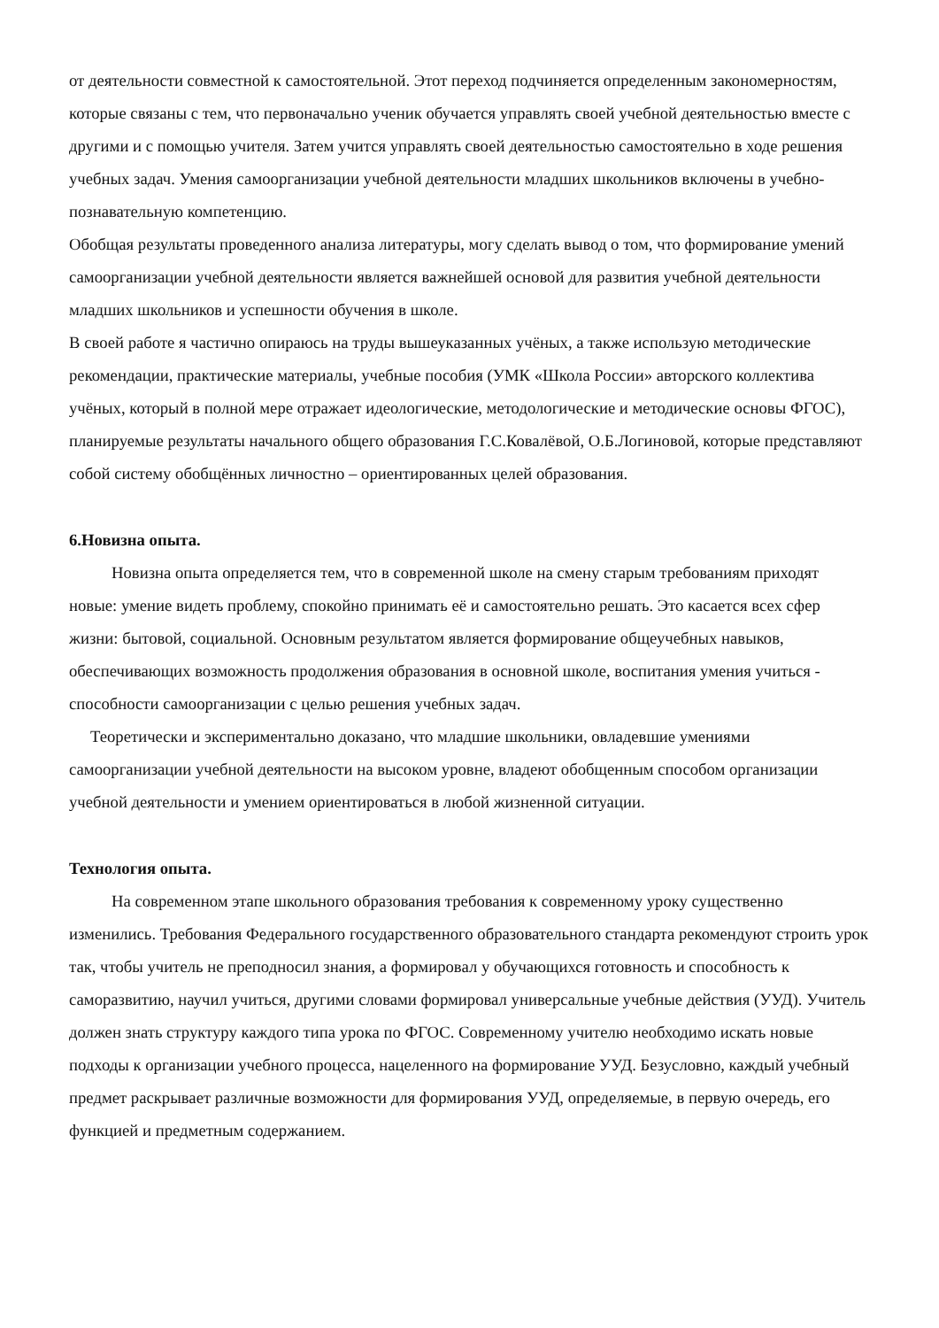от деятельности совместной к самостоятельной. Этот переход подчиняется определенным закономерностям, которые связаны с тем, что первоначально ученик обучается управлять своей учебной деятельностью вместе с другими и с помощью учителя. Затем учится управлять своей деятельностью самостоятельно в ходе решения учебных задач. Умения самоорганизации учебной деятельности младших школьников включены в учебно-познавательную компетенцию.
Обобщая результаты проведенного анализа литературы, могу сделать вывод о том, что формирование умений самоорганизации учебной деятельности является важнейшей основой для развития учебной деятельности младших школьников и успешности обучения в школе.
В своей работе я частично опираюсь на труды вышеуказанных учёных, а также использую методические рекомендации, практические материалы, учебные пособия (УМК «Школа России» авторского коллектива учёных, который в полной мере отражает идеологические, методологические и методические основы ФГОС), планируемые результаты начального общего образования Г.С.Ковалёвой, О.Б.Логиновой, которые представляют собой систему обобщённых личностно – ориентированных целей образования.
6.Новизна опыта.
Новизна опыта определяется тем, что в современной школе на смену старым требованиям приходят новые: умение видеть проблему, спокойно принимать её и самостоятельно решать. Это касается всех сфер жизни: бытовой, социальной. Основным результатом является формирование общеучебных навыков, обеспечивающих возможность продолжения образования в основной школе, воспитания умения учиться - способности самоорганизации с целью решения учебных задач.
Теоретически и экспериментально доказано, что младшие школьники, овладевшие умениями самоорганизации учебной деятельности на высоком уровне, владеют обобщенным способом организации учебной деятельности и умением ориентироваться в любой жизненной ситуации.
Технология опыта.
На современном этапе школьного образования требования к современному уроку существенно изменились. Требования Федерального государственного образовательного стандарта рекомендуют строить урок так, чтобы учитель не преподносил знания, а формировал у обучающихся готовность и способность к саморазвитию, научил учиться, другими словами формировал универсальные учебные действия (УУД). Учитель должен знать структуру каждого типа урока по ФГОС. Современному учителю необходимо искать новые подходы к организации учебного процесса, нацеленного на формирование УУД. Безусловно, каждый учебный предмет раскрывает различные возможности для формирования УУД, определяемые, в первую очередь, его функцией и предметным содержанием.